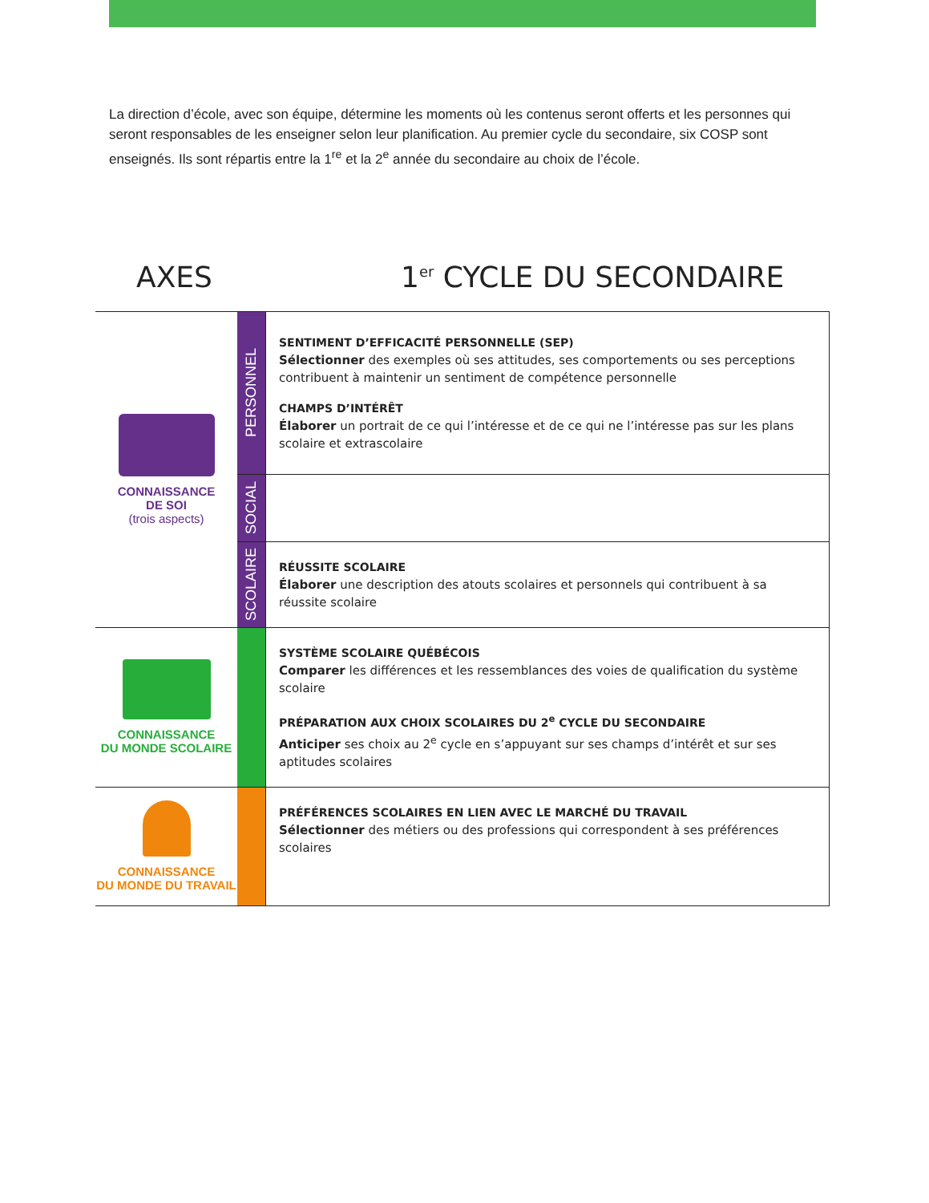La direction d’école, avec son équipe, détermine les moments où les contenus seront offerts et les personnes qui seront responsables de les enseigner selon leur planification. Au premier cycle du secondaire, six COSP sont enseignés. Ils sont répartis entre la 1<sup>re</sup> et la 2<sup>e</sup> année du secondaire au choix de l’école.
AXES 1<sup>er</sup> CYCLE DU SECONDAIRE
| CONNAISSANCE DE SOI (trois aspects) | PERSONNEL | SENTIMENT D’EFFICACITÉ PERSONNELLE (SEP) Sélectionner des exemples où ses attitudes, ses comportements ou ses perceptions contribuent à maintenir un sentiment de compétence personnelle CHAMPS D’INTÉRÊT Élaborer un portrait de ce qui l’intéresse et de ce qui ne l’intéresse pas sur les plans scolaire et extrascolaire |
| | SOCIAL | |
| | SCOLAIRE | RÉUSSITE SCOLAIRE Élaborer une description des atouts scolaires et personnels qui contribuent à sa réussite scolaire |
| CONNAISSANCE DU MONDE SCOLAIRE | | SYSTÈME SCOLAIRE QUÉBÉCOIS Comparer les différences et les ressemblances des voies de qualification du système scolaire PRÉPARATION AUX CHOIX SCOLAIRES DU 2<sup>e</sup> CYCLE DU SECONDAIRE Anticiper ses choix au 2<sup>e</sup> cycle en s’appuyant sur ses champs d’intérêt et sur ses aptitudes scolaires |
| CONNAISSANCE DU MONDE DU TRAVAIL | | PRÉFÉRENCES SCOLAIRES EN LIEN AVEC LE MARCHÉ DU TRAVAIL Sélectionner des métiers ou des professions qui correspondent à ses préférences scolaires |